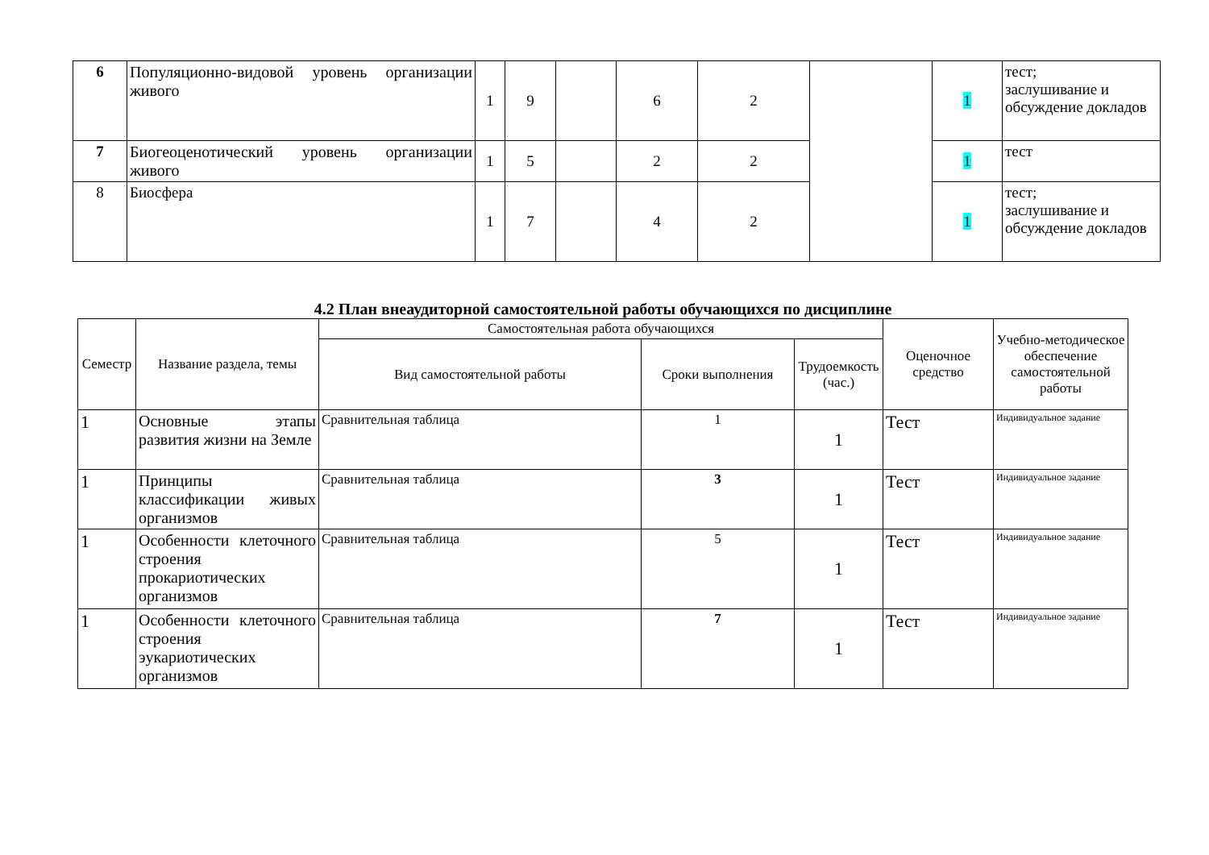| 6 | Популяционно-видовой уровень организации живого | 1 | 9 | | 6 | 2 | | 1 | тест; заслушивание и обсуждение докладов |
| 7 | Биогеоценотический уровень организации живого | 1 | 5 | | 2 | 2 | | 1 | тест |
| 8 | Биосфера | 1 | 7 | | 4 | 2 | | 1 | тест; заслушивание и обсуждение докладов |
4.2 План внеаудиторной самостоятельной работы обучающихся по дисциплине
| Семестр | Название раздела, темы | Самостоятельная работа обучающихся | | | Оценочное средство | Учебно-методическое обеспечение самостоятельной работы |
| --- | --- | --- | --- | --- | --- | --- |
| | | Вид самостоятельной работы | Сроки выполнения | Трудоемкость (час.) | | |
| 1 | Основные этапы развития жизни на Земле | Сравнительная таблица | 1 | 1 | Тест | Индивидуальное задание |
| 1 | Принципы классификации живых организмов | Сравнительная таблица | 3 | 1 | Тест | Индивидуальное задание |
| 1 | Особенности клеточного строения прокариотических организмов | Сравнительная таблица | 5 | 1 | Тест | Индивидуальное задание |
| 1 | Особенности клеточного строения эукариотических организмов | Сравнительная таблица | 7 | 1 | Тест | Индивидуальное задание |